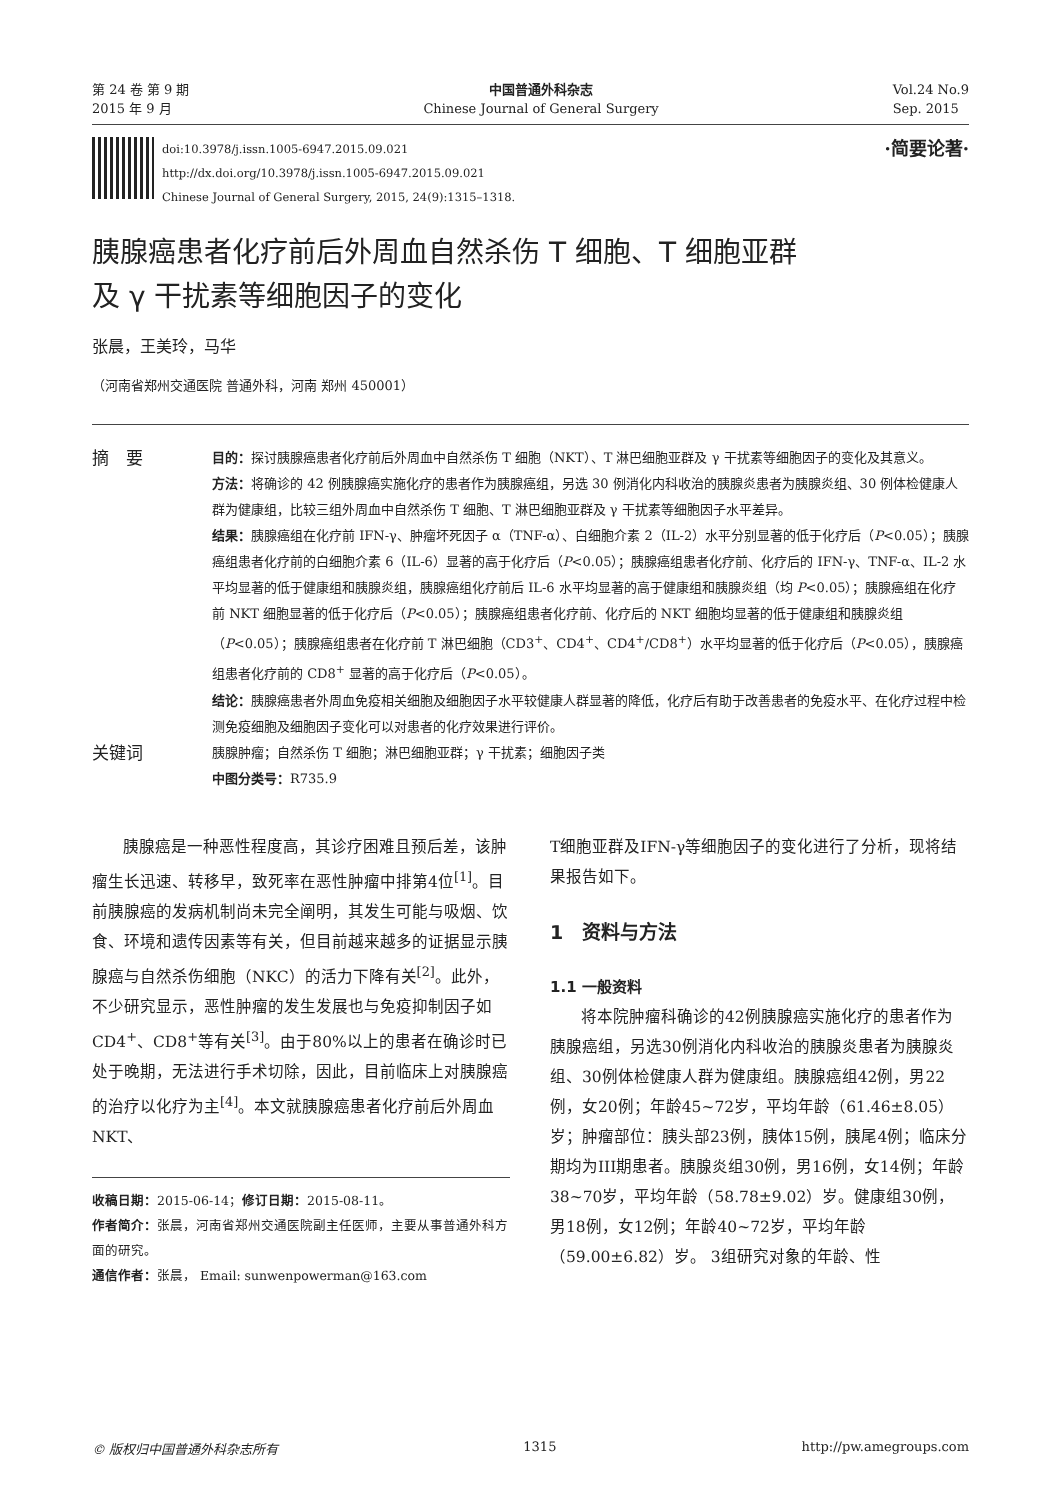第 24 卷 第 9 期
2015 年 9 月
中国普通外科杂志
Chinese Journal of General Surgery
Vol.24 No.9
Sep. 2015
doi:10.3978/j.issn.1005-6947.2015.09.021
http://dx.doi.org/10.3978/j.issn.1005-6947.2015.09.021
Chinese Journal of General Surgery, 2015, 24(9):1315–1318.
·简要论著·
胰腺癌患者化疗前后外周血自然杀伤 T 细胞、T 细胞亚群
及 γ 干扰素等细胞因子的变化
张晨，王美玲，马华
（河南省郑州交通医院 普通外科，河南 郑州 450001）
摘　要
目的：探讨胰腺癌患者化疗前后外周血中自然杀伤 T 细胞（NKT）、T 淋巴细胞亚群及 γ 干扰素等细胞因子的变化及其意义。
方法：将确诊的 42 例胰腺癌实施化疗的患者作为胰腺癌组，另选 30 例消化内科收治的胰腺炎患者为胰腺炎组、30 例体检健康人群为健康组，比较三组外周血中自然杀伤 T 细胞、T 淋巴细胞亚群及 γ 干扰素等细胞因子水平差异。
结果：胰腺癌组在化疗前 IFN-γ、肿瘤坏死因子 α（TNF-α）、白细胞介素 2（IL-2）水平分别显著的低于化疗后（P<0.05）；胰腺癌组患者化疗前的白细胞介素 6（IL-6）显著的高于化疗后（P<0.05）；胰腺癌组患者化疗前、化疗后的 IFN-γ、TNF-α、IL-2 水平均显著的低于健康组和胰腺炎组，胰腺癌组化疗前后 IL-6 水平均显著的高于健康组和胰腺炎组（均 P<0.05）；胰腺癌组在化疗前 NKT 细胞显著的低于化疗后（P<0.05）；胰腺癌组患者化疗前、化疗后的 NKT 细胞均显著的低于健康组和胰腺炎组（P<0.05）；胰腺癌组患者在化疗前 T 淋巴细胞（CD3<sup>+</sup>、CD4<sup>+</sup>、CD4<sup>+</sup>/CD8<sup>+</sup>）水平均显著的低于化疗后（P<0.05），胰腺癌组患者化疗前的 CD8<sup>+</sup> 显著的高于化疗后（P<0.05）。
结论：胰腺癌患者外周血免疫相关细胞及细胞因子水平较健康人群显著的降低，化疗后有助于改善患者的免疫水平、在化疗过程中检测免疫细胞及细胞因子变化可以对患者的化疗效果进行评价。
关键词
胰腺肿瘤；自然杀伤 T 细胞；淋巴细胞亚群；γ 干扰素；细胞因子类
中图分类号：R735.9
胰腺癌是一种恶性程度高，其诊疗困难且预后差，该肿瘤生长迅速、转移早，致死率在恶性肿瘤中排第4位<sup>[1]</sup>。目前胰腺癌的发病机制尚未完全阐明，其发生可能与吸烟、饮食、环境和遗传因素等有关，但目前越来越多的证据显示胰腺癌与自然杀伤细胞（NKC）的活力下降有关<sup>[2]</sup>。此外，不少研究显示，恶性肿瘤的发生发展也与免疫抑制因子如CD4<sup>+</sup>、CD8<sup>+</sup>等有关<sup>[3]</sup>。由于80%以上的患者在确诊时已处于晚期，无法进行手术切除，因此，目前临床上对胰腺癌的治疗以化疗为主<sup>[4]</sup>。本文就胰腺癌患者化疗前后外周血NKT、
收稿日期：2015-06-14；修订日期：2015-08-11。
作者简介：张晨，河南省郑州交通医院副主任医师，主要从事普通外科方面的研究。
通信作者：张晨， Email: sunwenpowerman@163.com
T细胞亚群及IFN-γ等细胞因子的变化进行了分析，现将结果报告如下。
1　资料与方法
1.1 一般资料
将本院肿瘤科确诊的42例胰腺癌实施化疗的患者作为胰腺癌组，另选30例消化内科收治的胰腺炎患者为胰腺炎组、30例体检健康人群为健康组。胰腺癌组42例，男22例，女20例；年龄45~72岁，平均年龄（61.46±8.05）岁；肿瘤部位：胰头部23例，胰体15例，胰尾4例；临床分期均为III期患者。胰腺炎组30例，男16例，女14例；年龄38~70岁，平均年龄（58.78±9.02）岁。健康组30例，男18例，女12例；年龄40~72岁，平均年龄（59.00±6.82）岁。 3组研究对象的年龄、性
© 版权归中国普通外科杂志所有 1315 http://pw.amegroups.com